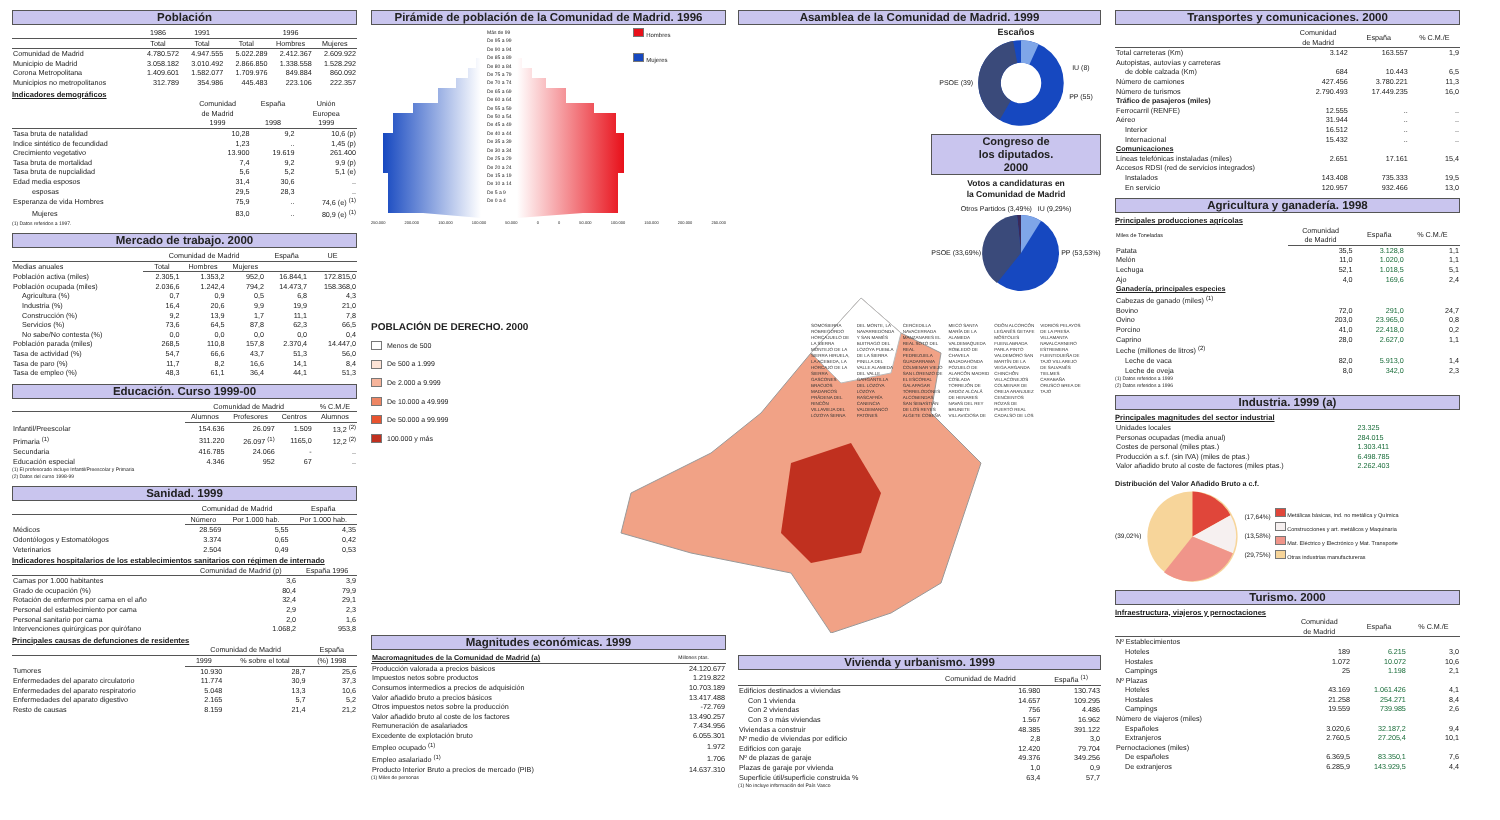Población
| | 1986 | 1991 | 1996 | | |
| --- | --- | --- | --- | --- | --- |
| | Total | Total | Total | Hombres | Mujeres |
| Comunidad de Madrid | 4.780.572 | 4.947.555 | 5.022.289 | 2.412.367 | 2.609.922 |
| Municipio de Madrid | 3.058.182 | 3.010.492 | 2.866.850 | 1.338.558 | 1.528.292 |
| Corona Metropolitana | 1.409.601 | 1.582.077 | 1.709.976 | 849.884 | 860.092 |
| Municipios no metropolitanos | 312.789 | 354.986 | 445.483 | 223.106 | 222.357 |
Indicadores demográficos
| | Comunidad de Madrid 1999 | España 1998 | Unión Europea 1999 |
| --- | --- | --- | --- |
| Tasa bruta de natalidad | 10,28 | 9,2 | 10,6 (p) |
| Indice sintético de fecundidad | 1,23 | .. | 1,45 (p) |
| Crecimiento vegetativo | 13.900 | 19.619 | 261.400 |
| Tasa bruta de mortalidad | 7,4 | 9,2 | 9,9 (p) |
| Tasa bruta de nupcialidad | 5,6 | 5,2 | 5,1 (e) |
| Edad media esposos | 31,4 | 30,6 | .. |
| esposas | 29,5 | 28,3 | .. |
| Esperanza de vida Hombres | 75,9 | .. | 74,6 (e) <sup>(1)</sup> |
| Mujeres | 83,0 | .. | 80,9 (e) <sup>(1)</sup> |
(1) Datos referidos a 1997.
Mercado de trabajo. 2000
| | Comunidad de Madrid | | | España | UE |
| --- | --- | --- | --- | --- | --- |
| Medias anuales | Total | Hombres | Mujeres | | |
| Población activa (miles) | 2.305,1 | 1.353,2 | 952,0 | 16.844,1 | 172.815,0 |
| Población ocupada (miles) | 2.036,6 | 1.242,4 | 794,2 | 14.473,7 | 158.368,0 |
| Agricultura (%) | 0,7 | 0,9 | 0,5 | 6,8 | 4,3 |
| Industria (%) | 16,4 | 20,6 | 9,9 | 19,9 | 21,0 |
| Construcción (%) | 9,2 | 13,9 | 1,7 | 11,1 | 7,8 |
| Servicios (%) | 73,6 | 64,5 | 87,8 | 62,3 | 66,5 |
| No sabe/No contesta (%) | 0,0 | 0,0 | 0,0 | 0,0 | 0,4 |
| Población parada (miles) | 268,5 | 110,8 | 157,8 | 2.370,4 | 14.447,0 |
| Tasa de actividad (%) | 54,7 | 66,6 | 43,7 | 51,3 | 56,0 |
| Tasa de paro (%) | 11,7 | 8,2 | 16,6 | 14,1 | 8,4 |
| Tasa de empleo (%) | 48,3 | 61,1 | 36,4 | 44,1 | 51,3 |
Educación. Curso 1999-00
| | Comunidad de Madrid | | | % C.M./E |
| --- | --- | --- | --- | --- |
| | Alumnos | Profesores | Centros | Alumnos |
| Infantil/Preescolar | 154.636 | 26.097 | 1.509 | 13,2 <sup>(2)</sup> |
| Primaria <sup>(1)</sup> | 311.220 | 26.097 <sup>(1)</sup> | 1165,0 | 12,2 <sup>(2)</sup> |
| Secundaria | 416.785 | 24.066 | - | .. |
| Educación especial | 4.346 | 952 | 67 | .. |
(1) El profesorado incluye Infantil/Preescolar y Primaria
(2) Datos del curso 1998-99
Sanidad. 1999
| | Comunidad de Madrid | | España |
| --- | --- | --- | --- |
| | Número | Por 1.000 hab. | Por 1.000 hab. |
| Médicos | 28.569 | 5,55 | 4,35 |
| Odontólogos y Estomatólogos | 3.374 | 0,65 | 0,42 |
| Veterinarios | 2.504 | 0,49 | 0,53 |
Indicadores hospitalarios de los establecimientos sanitarios con régimen de internado
| | Comunidad de Madrid (p) | España 1996 |
| --- | --- | --- |
| Camas por 1.000 habitantes | 3,6 | 3,9 |
| Grado de ocupación (%) | 80,4 | 79,9 |
| Rotación de enfermos por cama en el año | 32,4 | 29,1 |
| Personal del establecimiento por cama | 2,9 | 2,3 |
| Personal sanitario por cama | 2,0 | 1,6 |
| Intervenciones quirúrgicas por quirófano | 1.068,2 | 953,8 |
Principales causas de defunciones de residentes
| | Comunidad de Madrid | | España |
| --- | --- | --- | --- |
| | 1999 | % sobre el total | (%) 1998 |
| Tumores | 10.930 | 28,7 | 25,6 |
| Enfermedades del aparato circulatorio | 11.774 | 30,9 | 37,3 |
| Enfermedades del aparato respiratorio | 5.048 | 13,3 | 10,6 |
| Enfermedades del aparato digestivo | 2.165 | 5,7 | 5,2 |
| Resto de causas | 8.159 | 21,4 | 21,2 |
Pirámide de población de la Comunidad de Madrid. 1996
Más de 99
De 95 a 99
De 90 a 94
De 85 a 89
De 80 a 84
De 75 a 79
De 70 a 74
De 65 a 69
De 60 a 64
De 55 a 59
De 50 a 54
De 45 a 49
De 40 a 44
De 35 a 39
De 30 a 34
De 25 a 29
De 20 a 24
De 15 a 19
De 10 a 14
De 5 a 9
De 0 a 4
Hombres
Mujeres
250.000 200.000 150.000 100.000 50.000 0 0 50.000 100.000 150.000 200.000 250.000
Asamblea de la Comunidad de Madrid. 1999
Escaños
PSOE (39) IU (8)
PP (55)
Congreso de
los diputados.
2000
Votos a candidaturas en
la Comunidad de Madrid
Otros Partidos (3,49%) IU (9,29%)
PSOE (33,69%) PP (53,53%)
POBLACIÓN DE DERECHO. 2000
Menos de 500
De 500 a 1.999
De 2.000 a 9.999
De 10.000 a 49.999
De 50.000 a 99.999
100.000 y más
SOMOSIERRA ROBREGORDO HORCAJUELO DE LA SIERRA MONTEJO DE LA SIERRA HIRUELA, LA ACEBEDA, LA HORCAJO DE LA SIERRA GASCONES BRAOJOS MADARCOS PRÁDENA DEL RINCÓN VILLAVIEJA DEL LOZOYA SERNA DEL MONTE, LA NAVARREDONDA Y SAN MAMÉS BUITRAGO DEL LOZOYA PUEBLA DE LA SIERRA PINILLA DEL VALLE ALAMEDA DEL VALLE GARGANTILLA DEL LOZOYA LOZOYA RASCAFRÍA CANENCIA VALDEMANCO PATONES CERCEDILLA NAVACERRADA MANZANARES EL REAL SOTO DEL REAL PEDREZUELA GUADARRAMA COLMENAR VIEJO SAN LORENZO DE EL ESCORIAL GALAPAGAR TORRELODONES ALCOBENDAS SAN SEBASTIÁN DE LOS REYES ALGETE COBEÑA MECO SANTA MARÍA DE LA ALAMEDA VALDEMAQUEDA ROBLEDO DE CHAVELA MAJADAHONDA POZUELO DE ALARCÓN MADRID COSLADA TORREJÓN DE ARDOZ ALCALÁ DE HENARES NAVAS DEL REY BRUNETE VILLAVICIOSA DE ODÓN ALCORCÓN LEGANÉS GETAFE MÓSTOLES FUENLABRADA PARLA PINTO VALDEMORO SAN MARTÍN DE LA VEGA ARGANDA CHINCHÓN VILLACONEJOS COLMENAR DE OREJA ARANJUEZ CENCIENTOS ROZAS DE PUERTO REAL CADALSO DE LOS VIDRIOS PELAYOS DE LA PRESA VILLAMANTA NAVALCARNERO ESTREMERA FUENTIDUEÑA DE TAJO VILLAREJO DE SALVANÉS TIELMES CARABAÑA ORUSCO BREA DE TAJO
Magnitudes económicas. 1999
| Macromagnitudes de la Comunidad de Madrid (a) | Millones ptas. |
| --- | --- |
| Producción valorada a precios básicos | 24.120.677 |
| Impuestos netos sobre productos | 1.219.822 |
| Consumos intermedios a precios de adquisición | 10.703.189 |
| Valor añadido bruto a precios básicos | 13.417.488 |
| Otros impuestos netos sobre la producción | -72.769 |
| Valor añadido bruto al coste de los factores | 13.490.257 |
| Remuneración de asalariados | 7.434.956 |
| Excedente de explotación bruto | 6.055.301 |
| Empleo ocupado <sup>(1)</sup> | 1.972 |
| Empleo asalariado <sup>(1)</sup> | 1.706 |
| Producto Interior Bruto a precios de mercado (PIB) | 14.637.310 |
(1) Miles de personas
Vivienda y urbanismo. 1999
| | Comunidad de Madrid | España <sup>(1)</sup> |
| --- | --- | --- |
| Edificios destinados a viviendas | 16.980 | 130.743 |
| Con 1 vivienda | 14.657 | 109.295 |
| Con 2 viviendas | 756 | 4.486 |
| Con 3 o más viviendas | 1.567 | 16.962 |
| Viviendas a construir | 48.385 | 391.122 |
| Nº medio de viviendas por edificio | 2,8 | 3,0 |
| Edificios con garaje | 12.420 | 79.704 |
| Nº de plazas de garaje | 49.376 | 349.256 |
| Plazas de garaje por vivienda | 1,0 | 0,9 |
| Superficie útil/superficie construida % | 63,4 | 57,7 |
(1) No incluye información del País Vasco
Transportes y comunicaciones. 2000
| | Comunidad de Madrid | España | % C.M./E |
| --- | --- | --- | --- |
| Total carreteras (Km) | 3.142 | 163.557 | 1,9 |
| Autopistas, autovías y carreteras | | | |
| de doble calzada (Km) | 684 | 10.443 | 6,5 |
| Número de camiones | 427.456 | 3.780.221 | 11,3 |
| Número de turismos | 2.790.493 | 17.449.235 | 16,0 |
| Tráfico de pasajeros (miles) | | | |
| Ferrocarril (RENFE) | 12.555 | .. | .. |
| Aéreo | 31.944 | .. | .. |
| Interior | 16.512 | .. | .. |
| Internacional | 15.432 | .. | .. |
| Comunicaciones | | | |
| Líneas telefónicas instaladas (miles) | 2.651 | 17.161 | 15,4 |
| Accesos RDSI (red de servicios integrados) | | | |
| Instalados | 143.408 | 735.333 | 19,5 |
| En servicio | 120.957 | 932.466 | 13,0 |
Agricultura y ganadería. 1998
Principales producciones agrícolas
| Miles de Toneladas | Comunidad de Madrid | España | % C.M./E |
| Patata | 35,5 | 3.128,8 | 1,1 |
| Melón | 11,0 | 1.020,0 | 1,1 |
| Lechuga | 52,1 | 1.018,5 | 5,1 |
| Ajo | 4,0 | 169,6 | 2,4 |
| Ganadería, principales especies | | | |
| Cabezas de ganado (miles) <sup>(1)</sup> | | | |
| Bovino | 72,0 | 291,0 | 24,7 |
| Ovino | 203,0 | 23.965,0 | 0,8 |
| Porcino | 41,0 | 22.418,0 | 0,2 |
| Caprino | 28,0 | 2.627,0 | 1,1 |
| Leche (millones de litros) <sup>(2)</sup> | | | |
| Leche de vaca | 82,0 | 5.913,0 | 1,4 |
| Leche de oveja | 8,0 | 342,0 | 2,3 |
(1) Datos referidos a 1999
(2) Datos referidos a 1996
Industria. 1999 (a)
Principales magnitudes del sector industrial
| Unidades locales | 23.325 |
| Personas ocupadas (media anual) | 284.015 |
| Costes de personal (miles ptas.) | 1.303.411 |
| Producción a s.f. (sin IVA) (miles de ptas.) | 6.498.785 |
| Valor añadido bruto al coste de factores (miles ptas.) | 2.262.403 |
Distribución del Valor Añadido Bruto a c.f.
(39,02%) (17,64%)
(13,58%)
(29,75%)
Metálicas básicas, ind. no metálica y Química
Construcciones y art. metálicos y Maquinaria
Mat. Eléctrico y Electrónico y Mat. Transporte
Otras industrias manufactureras
Turismo. 2000
Infraestructura, viajeros y pernoctaciones
| | Comunidad de Madrid | España | % C.M./E |
| --- | --- | --- | --- |
| Nº Establecimientos | | | |
| Hoteles | 189 | 6.215 | 3,0 |
| Hostales | 1.072 | 10.072 | 10,6 |
| Campings | 25 | 1.198 | 2,1 |
| Nº Plazas | | | |
| Hoteles | 43.169 | 1.061.426 | 4,1 |
| Hostales | 21.258 | 254.271 | 8,4 |
| Campings | 19.559 | 739.985 | 2,6 |
| Número de viajeros (miles) | | | |
| Españoles | 3.020,6 | 32.187,2 | 9,4 |
| Extranjeros | 2.760,5 | 27.205,4 | 10,1 |
| Pernoctaciones (miles) | | | |
| De españoles | 6.369,5 | 83.350,1 | 7,6 |
| De extranjeros | 6.285,9 | 143.929,5 | 4,4 |